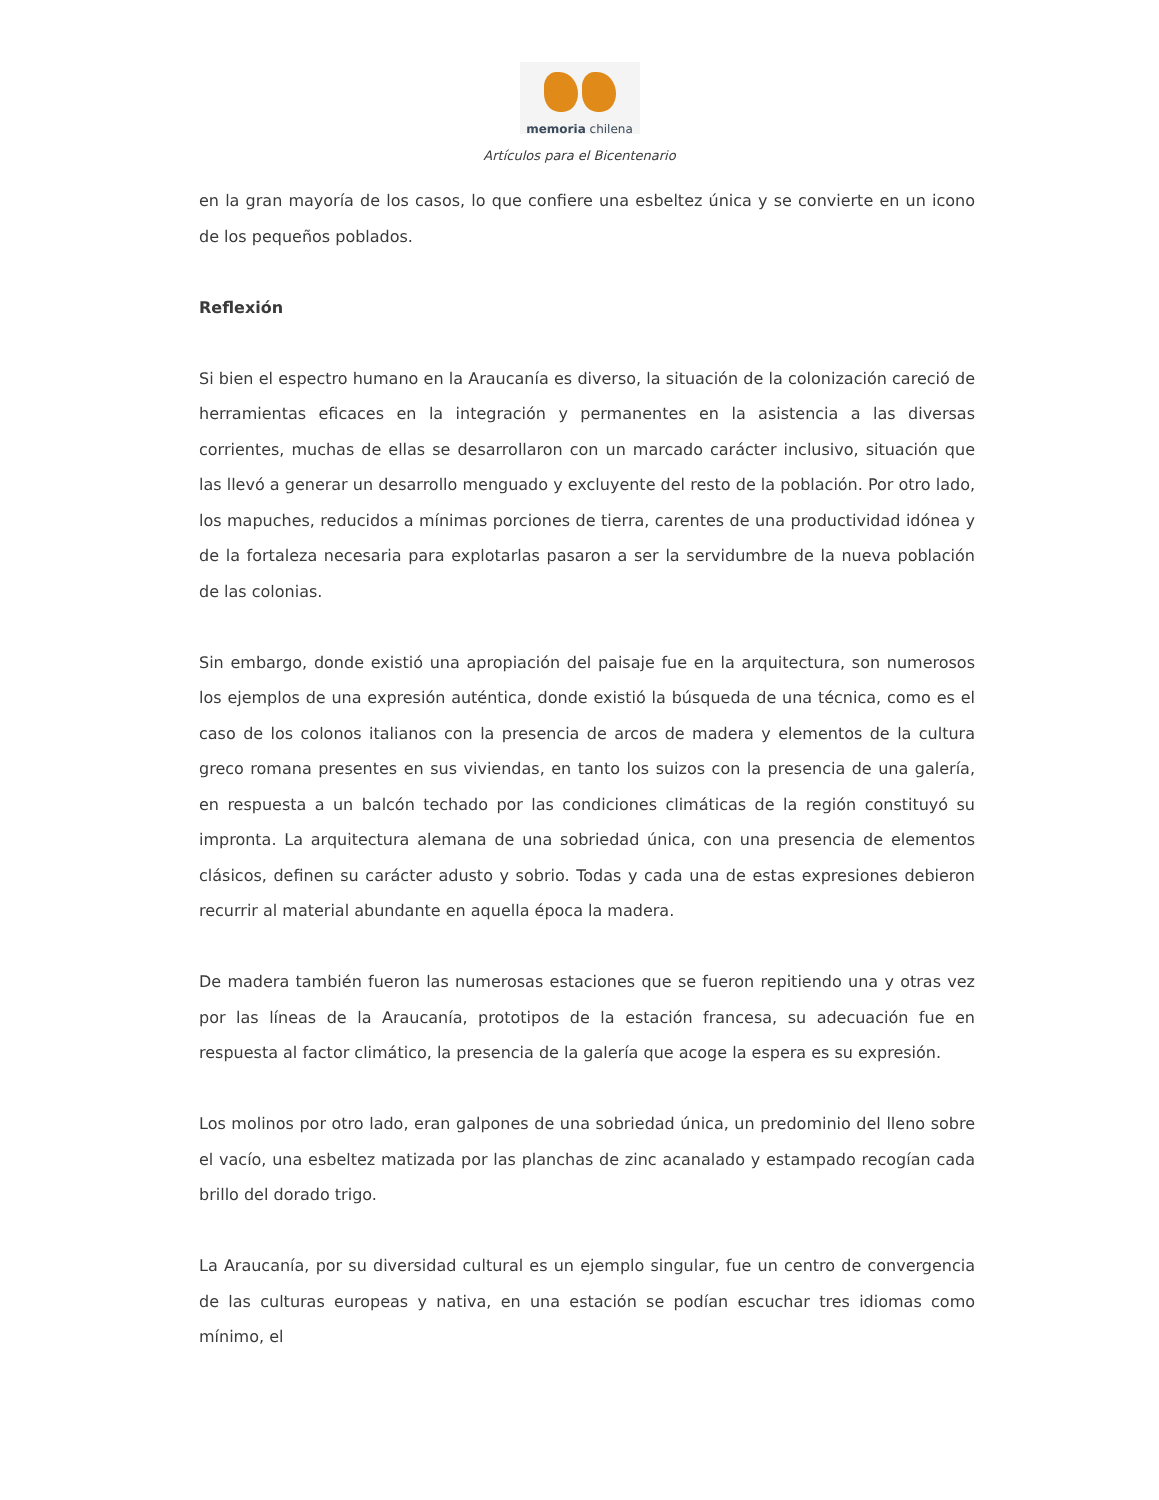memoria chilena
Artículos para el Bicentenario
en la gran mayoría de los casos, lo que confiere una esbeltez única y se convierte en un icono de los pequeños poblados.
Reflexión
Si bien el espectro humano en la Araucanía es diverso, la situación de la colonización careció de herramientas eficaces en la integración y permanentes en la asistencia a las diversas corrientes, muchas de ellas se desarrollaron con un marcado carácter inclusivo, situación que las llevó a generar un desarrollo menguado y excluyente del resto de la población. Por otro lado, los mapuches, reducidos a mínimas porciones de tierra, carentes de una productividad idónea y de la fortaleza necesaria para explotarlas pasaron a ser la servidumbre de la nueva población de las colonias.
Sin embargo, donde existió una apropiación del paisaje fue en la arquitectura, son numerosos los ejemplos de una expresión auténtica, donde existió la búsqueda de una técnica, como es el caso de los colonos italianos con la presencia de arcos de madera y elementos de la cultura greco romana presentes en sus viviendas, en tanto los suizos con la presencia de una galería, en respuesta a un balcón techado por las condiciones climáticas de la región constituyó su impronta. La arquitectura alemana de una sobriedad única, con una presencia de elementos clásicos, definen su carácter adusto y sobrio. Todas y cada una de estas expresiones debieron recurrir al material abundante en aquella época la madera.
De madera también fueron las numerosas estaciones que se fueron repitiendo una y otras vez por las líneas de la Araucanía, prototipos de la estación francesa, su adecuación fue en respuesta al factor climático, la presencia de la galería que acoge la espera es su expresión.
Los molinos por otro lado, eran galpones de una sobriedad única, un predominio del lleno sobre el vacío, una esbeltez matizada por las planchas de zinc acanalado y estampado recogían cada brillo del dorado trigo.
La Araucanía, por su diversidad cultural es un ejemplo singular, fue un centro de convergencia de las culturas europeas y nativa, en una estación se podían escuchar tres idiomas como mínimo, el